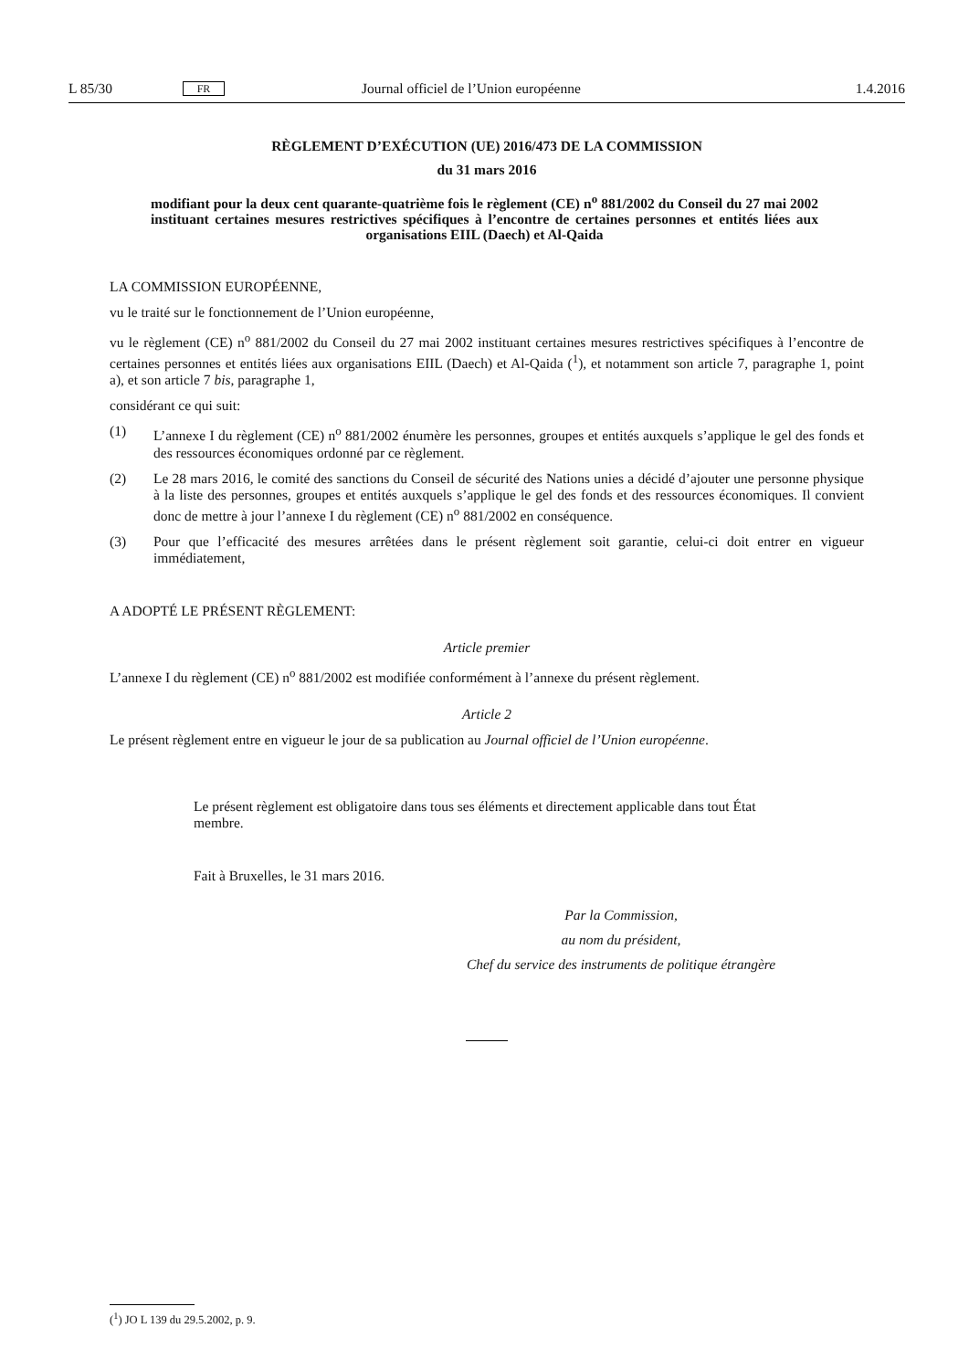L 85/30 FR Journal officiel de l’Union européenne 1.4.2016
RÈGLEMENT D’EXÉCUTION (UE) 2016/473 DE LA COMMISSION
du 31 mars 2016
modifiant pour la deux cent quarante-quatrième fois le règlement (CE) n<sup>o</sup> 881/2002 du Conseil du 27 mai 2002 instituant certaines mesures restrictives spécifiques à l’encontre de certaines personnes et entités liées aux organisations EIIL (Daech) et Al-Qaida
LA COMMISSION EUROPÉENNE,
vu le traité sur le fonctionnement de l’Union européenne,
vu le règlement (CE) n<sup>o</sup> 881/2002 du Conseil du 27 mai 2002 instituant certaines mesures restrictives spécifiques à l’encontre de certaines personnes et entités liées aux organisations EIIL (Daech) et Al-Qaida (<sup>1</sup>), et notamment son article 7, paragraphe 1, point a), et son article 7 bis, paragraphe 1,
considérant ce qui suit:
(1) L’annexe I du règlement (CE) n<sup>o</sup> 881/2002 énumère les personnes, groupes et entités auxquels s’applique le gel des fonds et des ressources économiques ordonné par ce règlement.
(2) Le 28 mars 2016, le comité des sanctions du Conseil de sécurité des Nations unies a décidé d’ajouter une personne physique à la liste des personnes, groupes et entités auxquels s’applique le gel des fonds et des ressources économiques. Il convient donc de mettre à jour l’annexe I du règlement (CE) n<sup>o</sup> 881/2002 en conséquence.
(3) Pour que l’efficacité des mesures arrêtées dans le présent règlement soit garantie, celui-ci doit entrer en vigueur immédiatement,
A ADOPTÉ LE PRÉSENT RÈGLEMENT:
Article premier
L’annexe I du règlement (CE) n<sup>o</sup> 881/2002 est modifiée conformément à l’annexe du présent règlement.
Article 2
Le présent règlement entre en vigueur le jour de sa publication au Journal officiel de l’Union européenne.
Le présent règlement est obligatoire dans tous ses éléments et directement applicable dans tout État membre.
Fait à Bruxelles, le 31 mars 2016.
Par la Commission,
au nom du président,
Chef du service des instruments de politique étrangère
(<sup>1</sup>) JO L 139 du 29.5.2002, p. 9.